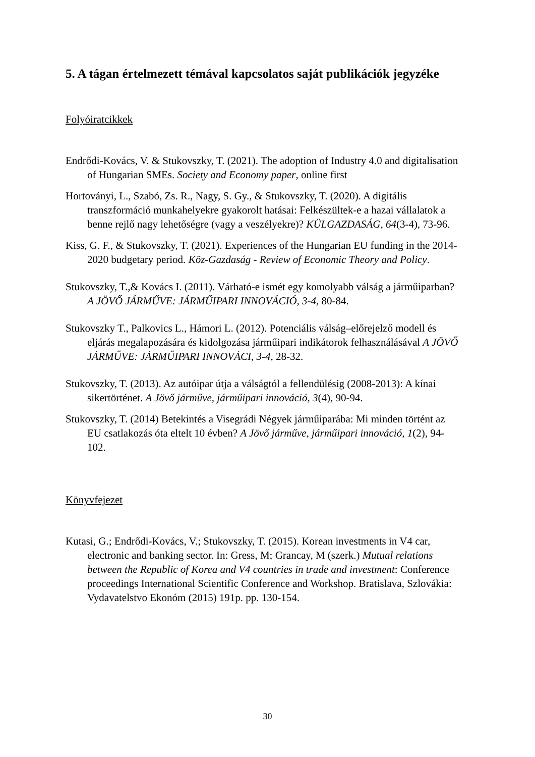5. A tágan értelmezett témával kapcsolatos saját publikációk jegyzéke
Folyóiratcikkek
Endrődi-Kovács, V. & Stukovszky, T. (2021). The adoption of Industry 4.0 and digitalisation of Hungarian SMEs. Society and Economy paper, online first
Hortoványi, L., Szabó, Zs. R., Nagy, S. Gy., & Stukovszky, T. (2020). A digitális transzformáció munkahelyekre gyakorolt hatásai: Felkészültek-e a hazai vállalatok a benne rejlő nagy lehetőségre (vagy a veszélyekre)? KÜLGAZDASÁG, 64(3-4), 73-96.
Kiss, G. F., & Stukovszky, T. (2021). Experiences of the Hungarian EU funding in the 2014-2020 budgetary period. Köz-Gazdaság - Review of Economic Theory and Policy.
Stukovszky, T.,& Kovács I. (2011). Várható-e ismét egy komolyabb válság a járműiparban? A JÖVŐ JÁRMŰVE: JÁRMŰIPARI INNOVÁCIÓ, 3-4, 80-84.
Stukovszky T., Palkovics L., Hámori L. (2012). Potenciális válság–előrejelző modell és eljárás megalapozására és kidolgozása járműipari indikátorok felhasználásával A JÖVŐ JÁRMŰVE: JÁRMŰIPARI INNOVÁCI, 3-4, 28-32.
Stukovszky, T. (2013). Az autóipar útja a válságtól a fellendülésig (2008-2013): A kínai sikertörténet. A Jövő járműve, járműipari innováció, 3(4), 90-94.
Stukovszky, T. (2014) Betekintés a Visegrádi Négyek járműiparába: Mi minden történt az EU csatlakozás óta eltelt 10 évben? A Jövő járműve, járműipari innováció, 1(2), 94-102.
Könyvfejezet
Kutasi, G.; Endrődi-Kovács, V.; Stukovszky, T. (2015). Korean investments in V4 car, electronic and banking sector. In: Gress, M; Grancay, M (szerk.) Mutual relations between the Republic of Korea and V4 countries in trade and investment: Conference proceedings International Scientific Conference and Workshop. Bratislava, Szlovákia: Vydavatelstvo Ekonóm (2015) 191p. pp. 130-154.
30